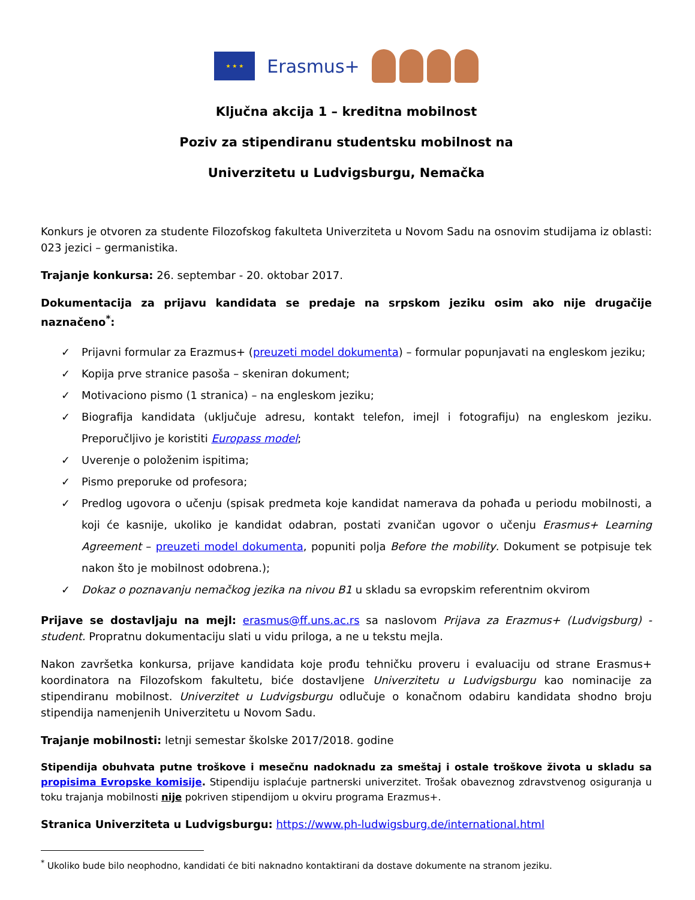★ ★ ★
Erasmus+
Ključna akcija 1 – kreditna mobilnost
Poziv za stipendiranu studentsku mobilnost na
Univerzitetu u Ludvigsburgu, Nemačka
Konkurs je otvoren za studente Filozofskog fakulteta Univerziteta u Novom Sadu na osnovim studijama iz oblasti: 023 jezici – germanistika.
Trajanje konkursa: 26. septembar - 20. oktobar 2017.
Dokumentacija za prijavu kandidata se predaje na srpskom jeziku osim ako nije drugačije naznačeno<sup>*</sup>:
✓ Prijavni formular za Erazmus+ (preuzeti model dokumenta) – formular popunjavati na engleskom jeziku;
✓ Kopija prve stranice pasoša – skeniran dokument;
✓ Motivaciono pismo (1 stranica) – na engleskom jeziku;
✓ Biografija kandidata (uključuje adresu, kontakt telefon, imejl i fotografiju) na engleskom jeziku. Preporučljivo je koristiti Europass model;
✓ Uverenje o položenim ispitima;
✓ Pismo preporuke od profesora;
✓ Predlog ugovora o učenju (spisak predmeta koje kandidat namerava da pohađa u periodu mobilnosti, a koji će kasnije, ukoliko je kandidat odabran, postati zvaničan ugovor o učenju Erasmus+ Learning Agreement – preuzeti model dokumenta, popuniti polja Before the mobility. Dokument se potpisuje tek nakon što je mobilnost odobrena.);
✓ Dokaz o poznavanju nemačkog jezika na nivou B1 u skladu sa evropskim referentnim okvirom
Prijave se dostavljaju na mejl: erasmus@ff.uns.ac.rs sa naslovom Prijava za Erazmus+ (Ludvigsburg) - student. Propratnu dokumentaciju slati u vidu priloga, a ne u tekstu mejla.
Nakon završetka konkursa, prijave kandidata koje prođu tehničku proveru i evaluaciju od strane Erasmus+ koordinatora na Filozofskom fakultetu, biće dostavljene Univerzitetu u Ludvigsburgu kao nominacije za stipendiranu mobilnost. Univerzitet u Ludvigsburgu odlučuje o konačnom odabiru kandidata shodno broju stipendija namenjenih Univerzitetu u Novom Sadu.
Trajanje mobilnosti: letnji semestar školske 2017/2018. godine
Stipendija obuhvata putne troškove i mesečnu nadoknadu za smeštaj i ostale troškove života u skladu sa propisima Evropske komisije. Stipendiju isplaćuje partnerski univerzitet. Trošak obaveznog zdravstvenog osiguranja u toku trajanja mobilnosti nije pokriven stipendijom u okviru programa Erazmus+.
Stranica Univerziteta u Ludvigsburgu: https://www.ph-ludwigsburg.de/international.html
<sup>*</sup> Ukoliko bude bilo neophodno, kandidati će biti naknadno kontaktirani da dostave dokumente na stranom jeziku.